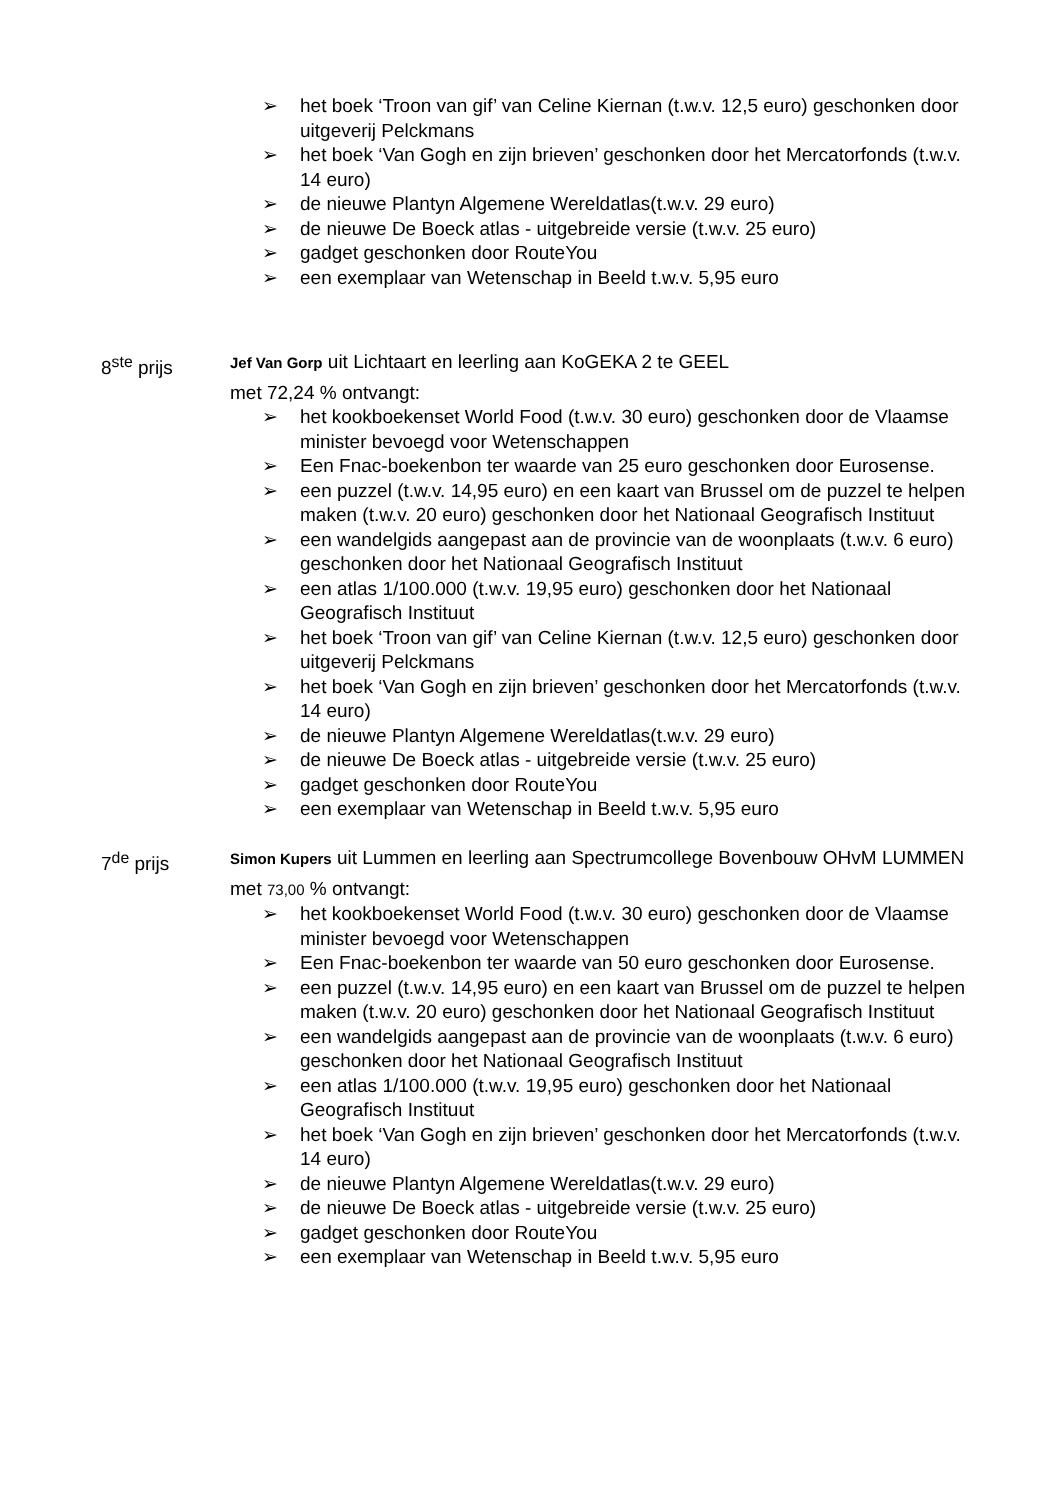➢ het boek ‘Troon van gif’ van Celine Kiernan (t.w.v. 12,5 euro) geschonken door uitgeverij Pelckmans
➢ het boek ‘Van Gogh en zijn brieven’ geschonken door het Mercatorfonds (t.w.v. 14 euro)
➢ de nieuwe Plantyn Algemene Wereldatlas(t.w.v. 29 euro)
➢ de nieuwe De Boeck atlas - uitgebreide versie (t.w.v. 25 euro)
➢ gadget geschonken door RouteYou
➢ een exemplaar van Wetenschap in Beeld t.w.v. 5,95 euro
8<sup>ste</sup> prijs
Jef Van Gorp uit Lichtaart en leerling aan KoGEKA 2 te GEEL
met 72,24 % ontvangt:
➢ het kookboekenset World Food (t.w.v. 30 euro) geschonken door de Vlaamse minister bevoegd voor Wetenschappen
➢ Een Fnac-boekenbon ter waarde van 25 euro geschonken door Eurosense.
➢ een puzzel (t.w.v. 14,95 euro) en een kaart van Brussel om de puzzel te helpen maken (t.w.v. 20 euro) geschonken door het Nationaal Geografisch Instituut
➢ een wandelgids aangepast aan de provincie van de woonplaats (t.w.v. 6 euro) geschonken door het Nationaal Geografisch Instituut
➢ een atlas 1/100.000 (t.w.v. 19,95 euro) geschonken door het Nationaal Geografisch Instituut
➢ het boek ‘Troon van gif’ van Celine Kiernan (t.w.v. 12,5 euro) geschonken door uitgeverij Pelckmans
➢ het boek ‘Van Gogh en zijn brieven’ geschonken door het Mercatorfonds (t.w.v. 14 euro)
➢ de nieuwe Plantyn Algemene Wereldatlas(t.w.v. 29 euro)
➢ de nieuwe De Boeck atlas - uitgebreide versie (t.w.v. 25 euro)
➢ gadget geschonken door RouteYou
➢ een exemplaar van Wetenschap in Beeld t.w.v. 5,95 euro
7<sup>de</sup> prijs
Simon Kupers uit Lummen en leerling aan Spectrumcollege Bovenbouw OHvM LUMMEN
met 73,00 % ontvangt:
➢ het kookboekenset World Food (t.w.v. 30 euro) geschonken door de Vlaamse minister bevoegd voor Wetenschappen
➢ Een Fnac-boekenbon ter waarde van 50 euro geschonken door Eurosense.
➢ een puzzel (t.w.v. 14,95 euro) en een kaart van Brussel om de puzzel te helpen maken (t.w.v. 20 euro) geschonken door het Nationaal Geografisch Instituut
➢ een wandelgids aangepast aan de provincie van de woonplaats (t.w.v. 6 euro) geschonken door het Nationaal Geografisch Instituut
➢ een atlas 1/100.000 (t.w.v. 19,95 euro) geschonken door het Nationaal Geografisch Instituut
➢ het boek ‘Van Gogh en zijn brieven’ geschonken door het Mercatorfonds (t.w.v. 14 euro)
➢ de nieuwe Plantyn Algemene Wereldatlas(t.w.v. 29 euro)
➢ de nieuwe De Boeck atlas - uitgebreide versie (t.w.v. 25 euro)
➢ gadget geschonken door RouteYou
➢ een exemplaar van Wetenschap in Beeld t.w.v. 5,95 euro